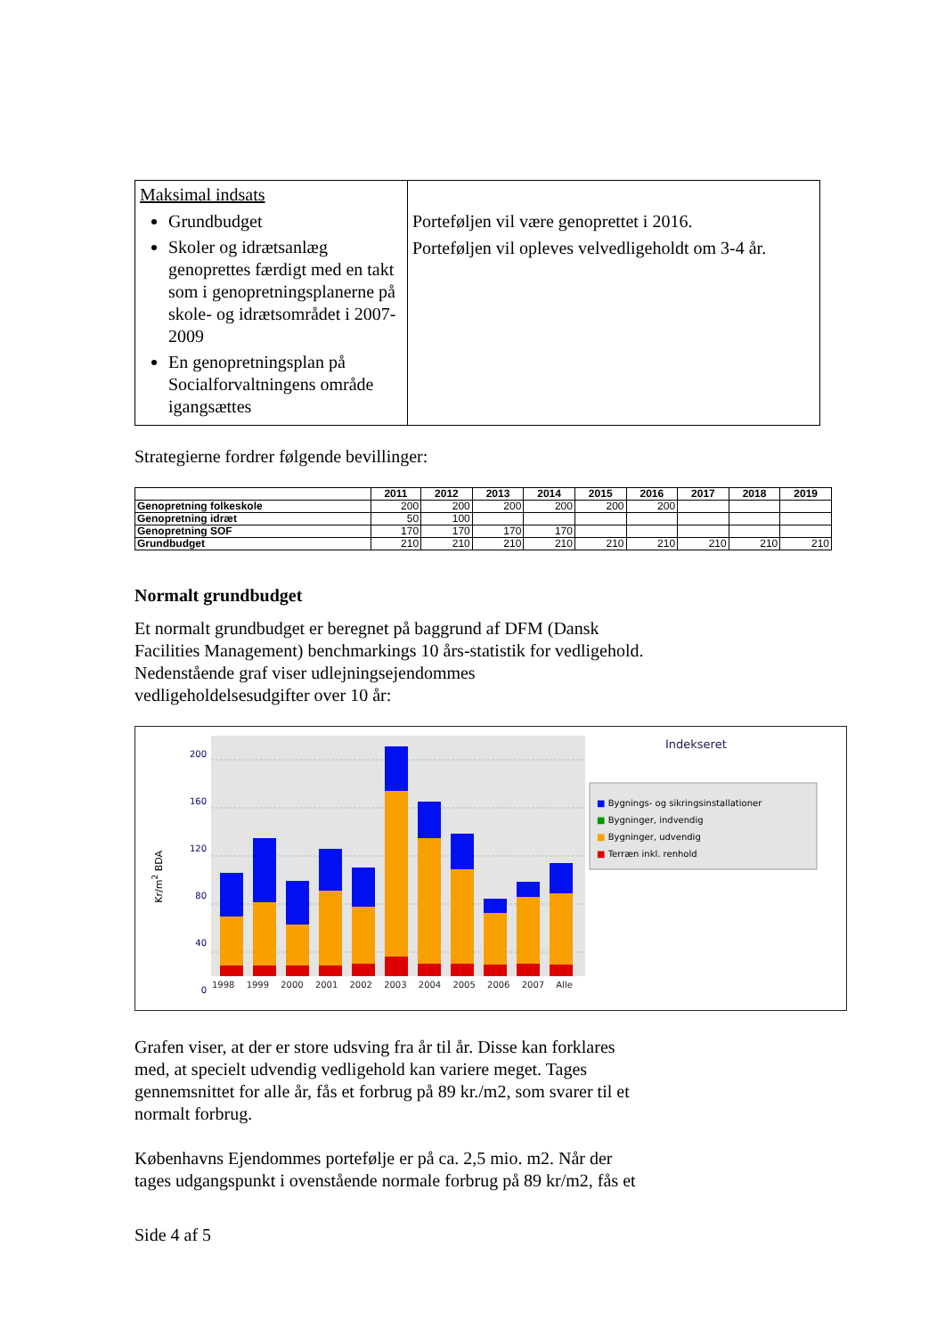| Maksimal indsats Grundbudget Skoler og idrætsanlæg genoprettes færdigt med en takt som i genopretningsplanerne på skole- og idrætsområdet i 2007-2009 En genopretningsplan på Socialforvaltningens område igangsættes | Porteføljen vil være genoprettet i 2016. Porteføljen vil opleves velvedligeholdt om 3-4 år. |
Strategierne fordrer følgende bevillinger:
| | 2011 | 2012 | 2013 | 2014 | 2015 | 2016 | 2017 | 2018 | 2019 |
| --- | --- | --- | --- | --- | --- | --- | --- | --- | --- |
| Genopretning folkeskole | 200 | 200 | 200 | 200 | 200 | 200 | | | |
| Genopretning idræt | 50 | 100 | | | | | | | |
| Genopretning SOF | 170 | 170 | 170 | 170 | | | | | |
| Grundbudget | 210 | 210 | 210 | 210 | 210 | 210 | 210 | 210 | 210 |
Normalt grundbudget
Et normalt grundbudget er beregnet på baggrund af DFM (Dansk
Facilities Management) benchmarkings 10 års-statistik for vedligehold.
Nedenstående graf viser udlejningsejendommes
vedligeholdelsesudgifter over 10 år:
200
160
120
80
40
0
1998 1999 2000 2001 2002 2003 2004 2005 2006 2007 Alle
Kr/m<sup>2</sup> BDA
Indekseret
■ Bygnings- og sikringsinstallationer
■ Bygninger, indvendig
■ Bygninger, udvendig
■ Terræn inkl. renhold
Grafen viser, at der er store udsving fra år til år. Disse kan forklares
med, at specielt udvendig vedligehold kan variere meget. Tages
gennemsnittet for alle år, fås et forbrug på 89 kr./m2, som svarer til et
normalt forbrug.
Københavns Ejendommes portefølje er på ca. 2,5 mio. m2. Når der
tages udgangspunkt i ovenstående normale forbrug på 89 kr/m2, fås et
Side 4 af 5